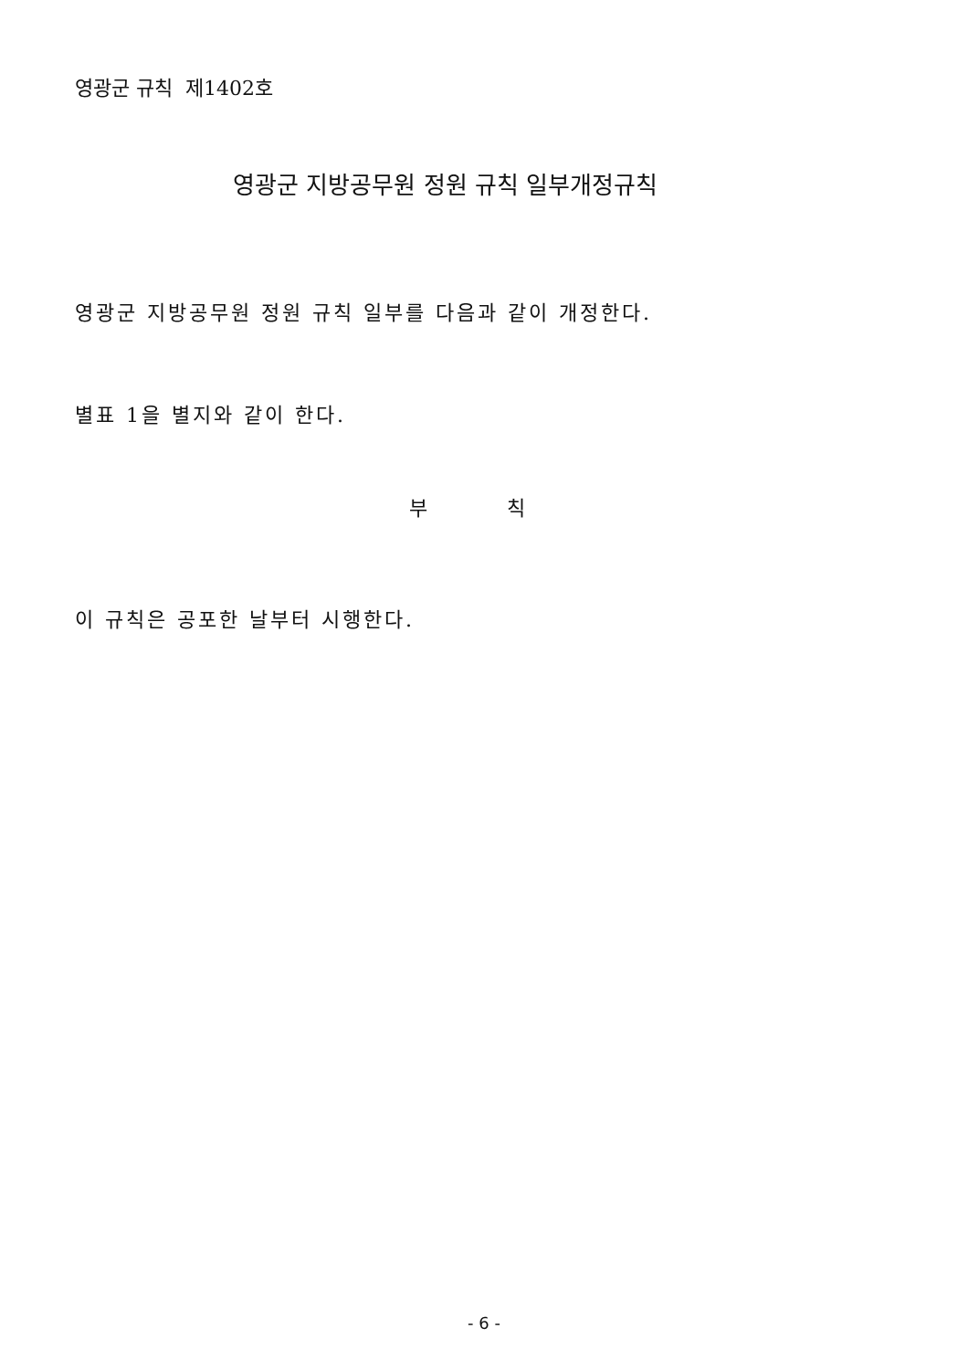영광군 규칙 제1402호
영광군 지방공무원 정원 규칙 일부개정규칙
영광군 지방공무원 정원 규칙 일부를 다음과 같이 개정한다.
별표 1을 별지와 같이 한다.
부 칙
이 규칙은 공포한 날부터 시행한다.
- 6 -